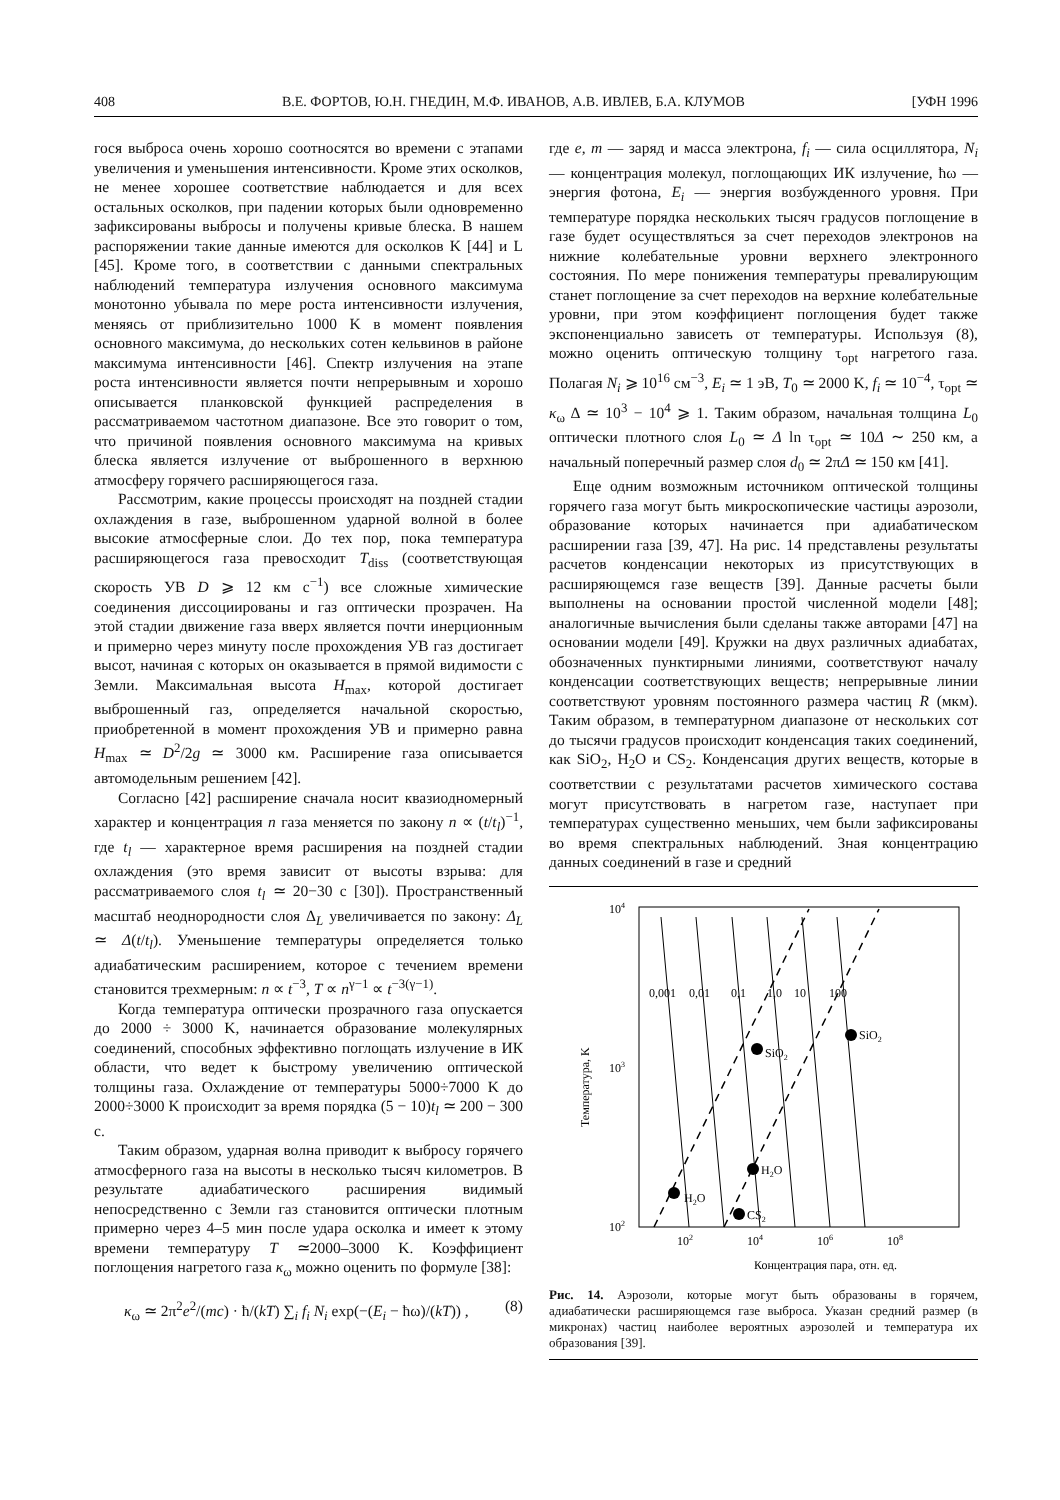408 В.Е. ФОРТОВ, Ю.Н. ГНЕДИН, М.Ф. ИВАНОВ, А.В. ИВЛЕВ, Б.А. КЛУМОВ [УФН 1996
гося выброса очень хорошо соотносятся во времени с этапами увеличения и уменьшения интенсивности. Кроме этих осколков, не менее хорошее соответствие наблюдается и для всех остальных осколков, при падении которых были одновременно зафиксированы выбросы и получены кривые блеска. В нашем распоряжении такие данные имеются для осколков K [44] и L [45]. Кроме того, в соответствии с данными спектральных наблюдений температура излучения основного максимума монотонно убывала по мере роста интенсивности излучения, меняясь от приблизительно 1000 K в момент появления основного максимума, до нескольких сотен кельвинов в районе максимума интенсивности [46]. Спектр излучения на этапе роста интенсивности является почти непрерывным и хорошо описывается планковской функцией распределения в рассматриваемом частотном диапазоне. Все это говорит о том, что причиной появления основного максимума на кривых блеска является излучение от выброшенного в верхнюю атмосферу горячего расширяющегося газа.
Рассмотрим, какие процессы происходят на поздней стадии охлаждения в газе, выброшенном ударной волной в более высокие атмосферные слои. До тех пор, пока температура расширяющегося газа превосходит T<sub>diss</sub> (соответствующая скорость УВ D ⩾ 12 км с<sup>−1</sup>) все сложные химические соединения диссоциированы и газ оптически прозрачен. На этой стадии движение газа вверх является почти инерционным и примерно через минуту после прохождения УВ газ достигает высот, начиная с которых он оказывается в прямой видимости с Земли. Максимальная высота H<sub>max</sub>, которой достигает выброшенный газ, определяется начальной скоростью, приобретенной в момент прохождения УВ и примерно равна H<sub>max</sub> ≃ D<sup>2</sup>/2g ≃ 3000 км. Расширение газа описывается автомодельным решением [42].
Согласно [42] расширение сначала носит квазиодномерный характер и концентрация n газа меняется по закону n ∝ (t/t<sub>l</sub>)<sup>−1</sup>, где t<sub>l</sub> — характерное время расширения на поздней стадии охлаждения (это время зависит от высоты взрыва: для рассматриваемого слоя t<sub>l</sub> ≃ 20−30 с [30]). Пространственный масштаб неоднородности слоя Δ<sub>L</sub> увеличивается по закону: Δ<sub>L</sub> ≃ Δ(t/t<sub>l</sub>). Уменьшение температуры определяется только адиабатическим расширением, которое с течением времени становится трехмерным: n ∝ t<sup>−3</sup>, T ∝ n<sup>γ−1</sup> ∝ t<sup>−3(γ−1)</sup>.
Когда температура оптически прозрачного газа опускается до 2000 ÷ 3000 K, начинается образование молекулярных соединений, способных эффективно поглощать излучение в ИК области, что ведет к быстрому увеличению оптической толщины газа. Охлаждение от температуры 5000÷7000 K до 2000÷3000 K происходит за время порядка (5 − 10)t<sub>l</sub> ≃ 200 − 300 с.
Таким образом, ударная волна приводит к выбросу горячего атмосферного газа на высоты в несколько тысяч километров. В результате адиабатического расширения видимый непосредственно с Земли газ становится оптически плотным примерно через 4–5 мин после удара осколка и имеет к этому времени температуру T ≃2000–3000 K. Коэффициент поглощения нагретого газа κ<sub>ω</sub> можно оценить по формуле [38]:
κ<sub>ω</sub> ≃ 2π<sup>2</sup>e<sup>2</sup>/(mc) · ħ/(kT) ∑<sub>i</sub> f<sub>i</sub> N<sub>i</sub> exp(−(E<sub>i</sub> − ħω)/(kT)) , (8)
где e, m — заряд и масса электрона, f<sub>i</sub> — сила осциллятора, N<sub>i</sub> — концентрация молекул, поглощающих ИК излучение, ħω — энергия фотона, E<sub>i</sub> — энергия возбужденного уровня. При температуре порядка нескольких тысяч градусов поглощение в газе будет осуществляться за счет переходов электронов на нижние колебательные уровни верхнего электронного состояния. По мере понижения температуры превалирующим станет поглощение за счет переходов на верхние колебательные уровни, при этом коэффициент поглощения будет также экспоненциально зависеть от температуры. Используя (8), можно оценить оптическую толщину τ<sub>opt</sub> нагретого газа. Полагая N<sub>i</sub> ⩾ 10<sup>16</sup> см<sup>−3</sup>, E<sub>i</sub> ≃ 1 эВ, T<sub>0</sub> ≃ 2000 K, f<sub>i</sub> ≃ 10<sup>−4</sup>, τ<sub>opt</sub> ≃ κ<sub>ω</sub> Δ ≃ 10<sup>3</sup> − 10<sup>4</sup> ⩾ 1. Таким образом, начальная толщина L<sub>0</sub> оптически плотного слоя L<sub>0</sub> ≃ Δ ln τ<sub>opt</sub> ≃ 10Δ ∼ 250 км, а начальный поперечный размер слоя d<sub>0</sub> ≃ 2πΔ ≃ 150 км [41].
Еще одним возможным источником оптической толщины горячего газа могут быть микроскопические частицы аэрозоли, образование которых начинается при адиабатическом расширении газа [39, 47]. На рис. 14 представлены результаты расчетов конденсации некоторых из присутствующих в расширяющемся газе веществ [39]. Данные расчеты были выполнены на основании простой численной модели [48]; аналогичные вычисления были сделаны также авторами [47] на основании модели [49]. Кружки на двух различных адиабатах, обозначенных пунктирными линиями, соответствуют началу конденсации соответствующих веществ; непрерывные линии соответствуют уровням постоянного размера частиц R (мкм). Таким образом, в температурном диапазоне от нескольких сот до тысячи градусов происходит конденсация таких соединений, как SiO<sub>2</sub>, H<sub>2</sub>O и CS<sub>2</sub>. Конденсация других веществ, которые в соответствии с результатами расчетов химического состава могут присутствовать в нагретом газе, наступает при температурах существенно меньших, чем были зафиксированы во время спектральных наблюдений. Зная концентрацию данных соединений в газе и средний
104
103
102
102
104
106
108
Концентрация пара, отн. ед.
Температура, K
0,001
0,01
0,1
1,0
10
100
SiO2
SiO2
H2O
H2O
CS2
Рис. 14. Аэрозоли, которые могут быть образованы в горячем, адиабатически расширяющемся газе выброса. Указан средний размер (в микронах) частиц наиболее вероятных аэрозолей и температура их образования [39].